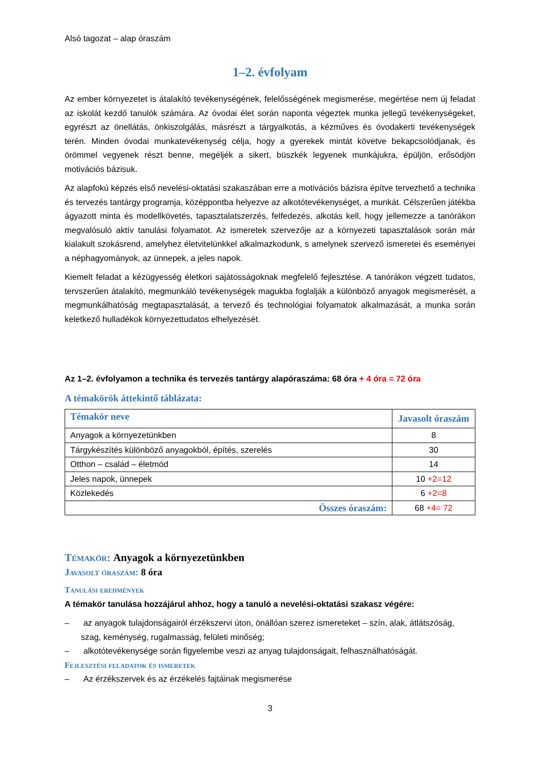Alsó tagozat – alap óraszám
1–2. évfolyam
Az ember környezetet is átalakító tevékenységének, felelősségének megismerése, megértése nem új feladat az iskolát kezdő tanulók számára. Az óvodai élet során naponta végeztek munka jellegű tevékenységeket, egyrészt az önellátás, önkiszolgálás, másrészt a tárgyalkotás, a kézműves és óvodakerti tevékenységek terén. Minden óvodai munkatevékenység célja, hogy a gyerekek mintát követve bekapcsolódjanak, és örömmel vegyenek részt benne, megéljék a sikert, büszkék legyenek munkájukra, épüljön, erősödjön motivációs bázisuk.
Az alapfokú képzés első nevelési-oktatási szakaszában erre a motivációs bázisra építve tervezhető a technika és tervezés tantárgy programja, középpontba helyezve az alkotótevékenységet, a munkát. Célszerűen játékba ágyazott minta és modellkövetés, tapasztalatszerzés, felfedezés, alkotás kell, hogy jellemezze a tanórákon megvalósuló aktív tanulási folyamatot. Az ismeretek szervezője az a környezeti tapasztalások során már kialakult szokásrend, amelyhez életvitelünkkel alkalmazkodunk, s amelynek szervező ismeretei és eseményei a néphagyományok, az ünnepek, a jeles napok.
Kiemelt feladat a kézügyesség életkori sajátosságoknak megfelelő fejlesztése. A tanórákon végzett tudatos, tervszerűen átalakító, megmunkáló tevékenységek magukba foglalják a különböző anyagok megismerését, a megmunkálhatóság megtapasztalását, a tervező és technológiai folyamatok alkalmazását, a munka során keletkező hulladékok környezettudatos elhelyezését.
Az 1–2. évfolyamon a technika és tervezés tantárgy alapóraszáma: 68 óra + 4 óra = 72 óra
A témakörök áttekintő táblázata:
| Témakör neve | Javasolt óraszám |
| --- | --- |
| Anyagok a környezetünkben | 8 |
| Tárgykészítés különböző anyagokból, építés, szerelés | 30 |
| Otthon – család – életmód | 14 |
| Jeles napok, ünnepek | 10 +2=12 |
| Közlekedés | 6 +2=8 |
| Összes óraszám: | 68 +4= 72 |
Témakör: Anyagok a környezetünkben
Javasolt óraszám: 8 óra
Tanulási eredmények
A témakör tanulása hozzájárul ahhoz, hogy a tanuló a nevelési-oktatási szakasz végére:
– az anyagok tulajdonságairól érzékszervi úton, önállóan szerez ismereteket – szín, alak, átlátszóság, szag, keménység, rugalmasság, felületi minőség;
– alkotótevékenysége során figyelembe veszi az anyag tulajdonságait, felhasználhatóságát.
Fejlesztési feladatok és ismeretek
– Az érzékszervek és az érzékelés fajtáinak megismerése
3